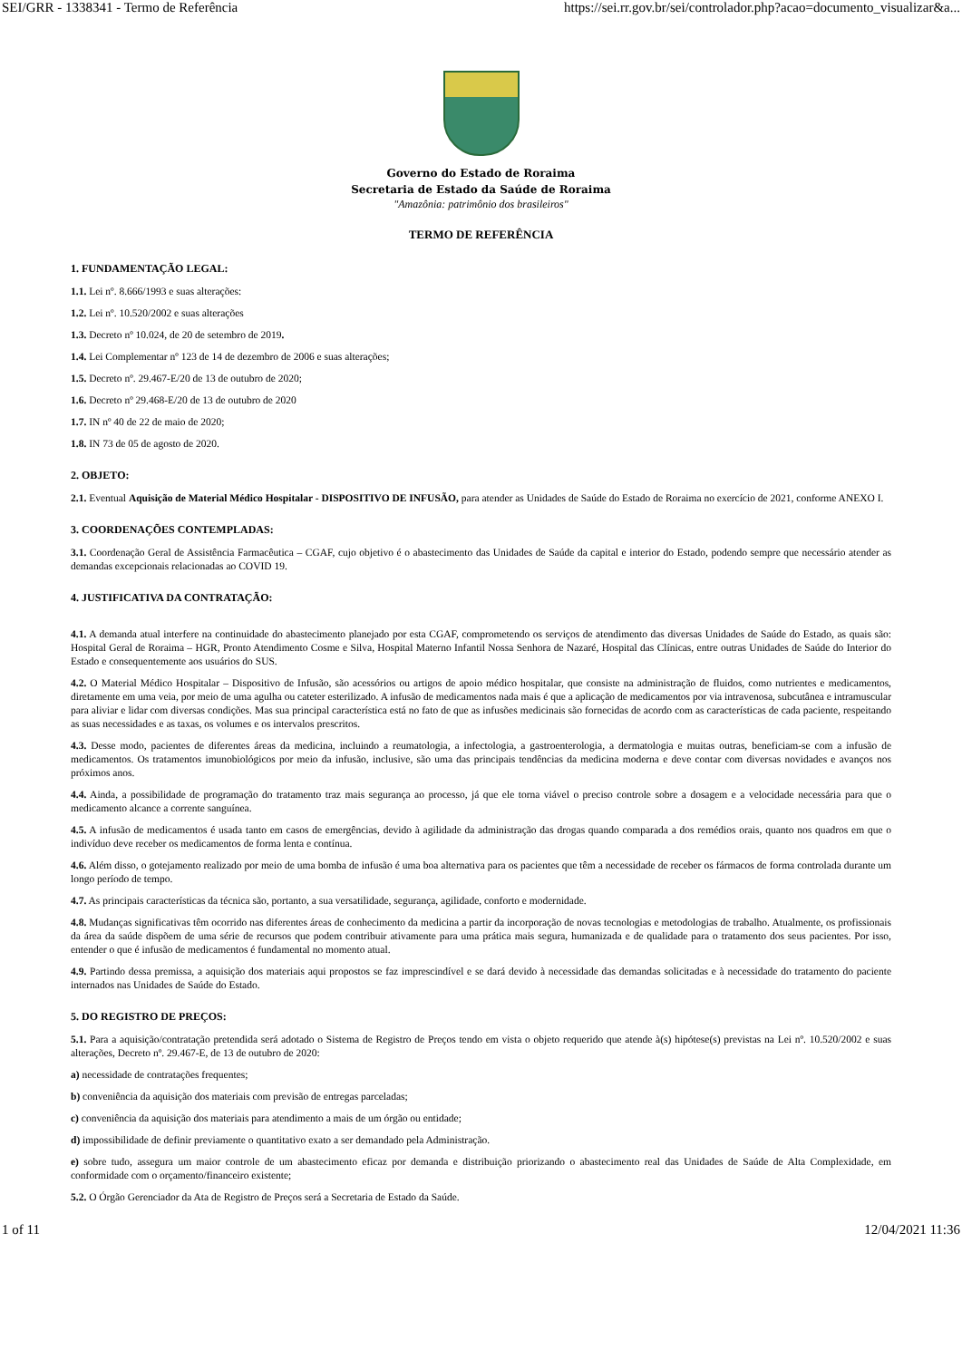SEI/GRR - 1338341 - Termo de Referência https://sei.rr.gov.br/sei/controlador.php?acao=documento_visualizar&a...
Governo do Estado de Roraima
Secretaria de Estado da Saúde de Roraima
"Amazônia: patrimônio dos brasileiros"
TERMO DE REFERÊNCIA
1. FUNDAMENTAÇÃO LEGAL:
1.1. Lei nº. 8.666/1993 e suas alterações:
1.2. Lei nº. 10.520/2002 e suas alterações
1.3. Decreto nº 10.024, de 20 de setembro de 2019.
1.4. Lei Complementar nº 123 de 14 de dezembro de 2006 e suas alterações;
1.5. Decreto nº. 29.467-E/20 de 13 de outubro de 2020;
1.6. Decreto nº 29.468-E/20 de 13 de outubro de 2020
1.7. IN nº 40 de 22 de maio de 2020;
1.8. IN 73 de 05 de agosto de 2020.
2. OBJETO:
2.1. Eventual Aquisição de Material Médico Hospitalar - DISPOSITIVO DE INFUSÃO, para atender as Unidades de Saúde do Estado de Roraima no exercício de 2021, conforme ANEXO I.
3. COORDENAÇÕES CONTEMPLADAS:
3.1. Coordenação Geral de Assistência Farmacêutica – CGAF, cujo objetivo é o abastecimento das Unidades de Saúde da capital e interior do Estado, podendo sempre que necessário atender as demandas excepcionais relacionadas ao COVID 19.
4. JUSTIFICATIVA DA CONTRATAÇÃO:
4.1. A demanda atual interfere na continuidade do abastecimento planejado por esta CGAF, comprometendo os serviços de atendimento das diversas Unidades de Saúde do Estado, as quais são: Hospital Geral de Roraima – HGR, Pronto Atendimento Cosme e Silva, Hospital Materno Infantil Nossa Senhora de Nazaré, Hospital das Clínicas, entre outras Unidades de Saúde do Interior do Estado e consequentemente aos usuários do SUS.
4.2. O Material Médico Hospitalar – Dispositivo de Infusão, são acessórios ou artigos de apoio médico hospitalar, que consiste na administração de fluidos, como nutrientes e medicamentos, diretamente em uma veia, por meio de uma agulha ou cateter esterilizado. A infusão de medicamentos nada mais é que a aplicação de medicamentos por via intravenosa, subcutânea e intramuscular para aliviar e lidar com diversas condições. Mas sua principal característica está no fato de que as infusões medicinais são fornecidas de acordo com as características de cada paciente, respeitando as suas necessidades e as taxas, os volumes e os intervalos prescritos.
4.3. Desse modo, pacientes de diferentes áreas da medicina, incluindo a reumatologia, a infectologia, a gastroenterologia, a dermatologia e muitas outras, beneficiam-se com a infusão de medicamentos. Os tratamentos imunobiológicos por meio da infusão, inclusive, são uma das principais tendências da medicina moderna e deve contar com diversas novidades e avanços nos próximos anos.
4.4. Ainda, a possibilidade de programação do tratamento traz mais segurança ao processo, já que ele torna viável o preciso controle sobre a dosagem e a velocidade necessária para que o medicamento alcance a corrente sanguínea.
4.5. A infusão de medicamentos é usada tanto em casos de emergências, devido à agilidade da administração das drogas quando comparada a dos remédios orais, quanto nos quadros em que o indivíduo deve receber os medicamentos de forma lenta e contínua.
4.6. Além disso, o gotejamento realizado por meio de uma bomba de infusão é uma boa alternativa para os pacientes que têm a necessidade de receber os fármacos de forma controlada durante um longo período de tempo.
4.7. As principais características da técnica são, portanto, a sua versatilidade, segurança, agilidade, conforto e modernidade.
4.8. Mudanças significativas têm ocorrido nas diferentes áreas de conhecimento da medicina a partir da incorporação de novas tecnologias e metodologias de trabalho. Atualmente, os profissionais da área da saúde dispõem de uma série de recursos que podem contribuir ativamente para uma prática mais segura, humanizada e de qualidade para o tratamento dos seus pacientes. Por isso, entender o que é infusão de medicamentos é fundamental no momento atual.
4.9. Partindo dessa premissa, a aquisição dos materiais aqui propostos se faz imprescindível e se dará devido à necessidade das demandas solicitadas e à necessidade do tratamento do paciente internados nas Unidades de Saúde do Estado.
5. DO REGISTRO DE PREÇOS:
5.1. Para a aquisição/contratação pretendida será adotado o Sistema de Registro de Preços tendo em vista o objeto requerido que atende à(s) hipótese(s) previstas na Lei nº. 10.520/2002 e suas alterações, Decreto nº. 29.467-E, de 13 de outubro de 2020:
a) necessidade de contratações frequentes;
b) conveniência da aquisição dos materiais com previsão de entregas parceladas;
c) conveniência da aquisição dos materiais para atendimento a mais de um órgão ou entidade;
d) impossibilidade de definir previamente o quantitativo exato a ser demandado pela Administração.
e) sobre tudo, assegura um maior controle de um abastecimento eficaz por demanda e distribuição priorizando o abastecimento real das Unidades de Saúde de Alta Complexidade, em conformidade com o orçamento/financeiro existente;
5.2. O Órgão Gerenciador da Ata de Registro de Preços será a Secretaria de Estado da Saúde.
1 of 11 12/04/2021 11:36